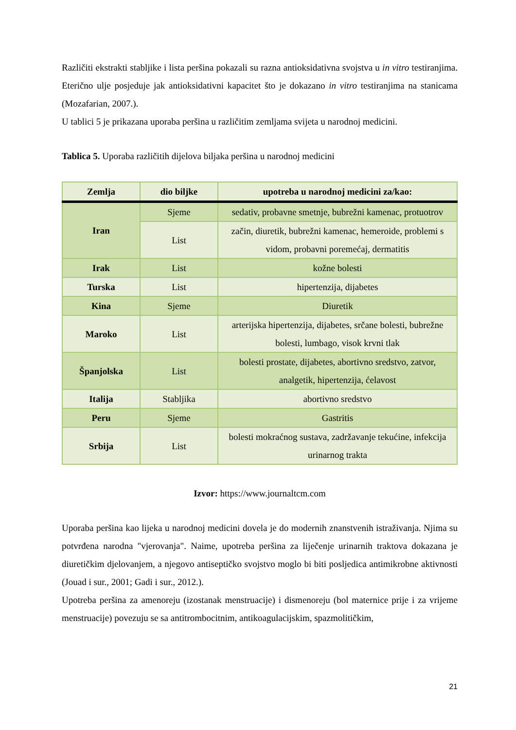Različiti ekstrakti stabljike i lista peršina pokazali su razna antioksidativna svojstva u in vitro testiranjima. Eterično ulje posjeduje jak antioksidativni kapacitet što je dokazano in vitro testiranjima na stanicama (Mozafarian, 2007.).
U tablici 5 je prikazana uporaba peršina u različitim zemljama svijeta u narodnoj medicini.
Tablica 5. Uporaba različitih dijelova biljaka peršina u narodnoj medicini
| Zemlja | dio biljke | upotreba u narodnoj medicini za/kao: |
| --- | --- | --- |
| Iran | Sjeme | sedativ, probavne smetnje, bubrežni kamenac, protuotrov |
| | List | začin, diuretik, bubrežni kamenac, hemeroide, problemi s vidom, probavni poremećaj, dermatitis |
| Irak | List | kožne bolesti |
| Turska | List | hipertenzija, dijabetes |
| Kina | Sjeme | Diuretik |
| Maroko | List | arterijska hipertenzija, dijabetes, srčane bolesti, bubrežne bolesti, lumbago, visok krvni tlak |
| Španjolska | List | bolesti prostate, dijabetes, abortivno sredstvo, zatvor, analgetik, hipertenzija, ćelavost |
| Italija | Stabljika | abortivno sredstvo |
| Peru | Sjeme | Gastritis |
| Srbija | List | bolesti mokraćnog sustava, zadržavanje tekućine, infekcija urinarnog trakta |
Izvor: https://www.journaltcm.com
Uporaba peršina kao lijeka u narodnoj medicini dovela je do modernih znanstvenih istraživanja. Njima su potvrđena narodna "vjerovanja". Naime, upotreba peršina za liječenje urinarnih traktova dokazana je diuretičkim djelovanjem, a njegovo antiseptičko svojstvo moglo bi biti posljedica antimikrobne aktivnosti (Jouad i sur., 2001; Gadi i sur., 2012.).
Upotreba peršina za amenoreju (izostanak menstruacije) i dismenoreju (bol maternice prije i za vrijeme menstruacije) povezuju se sa antitrombocitnim, antikoagulacijskim, spazmolitičkim,
21